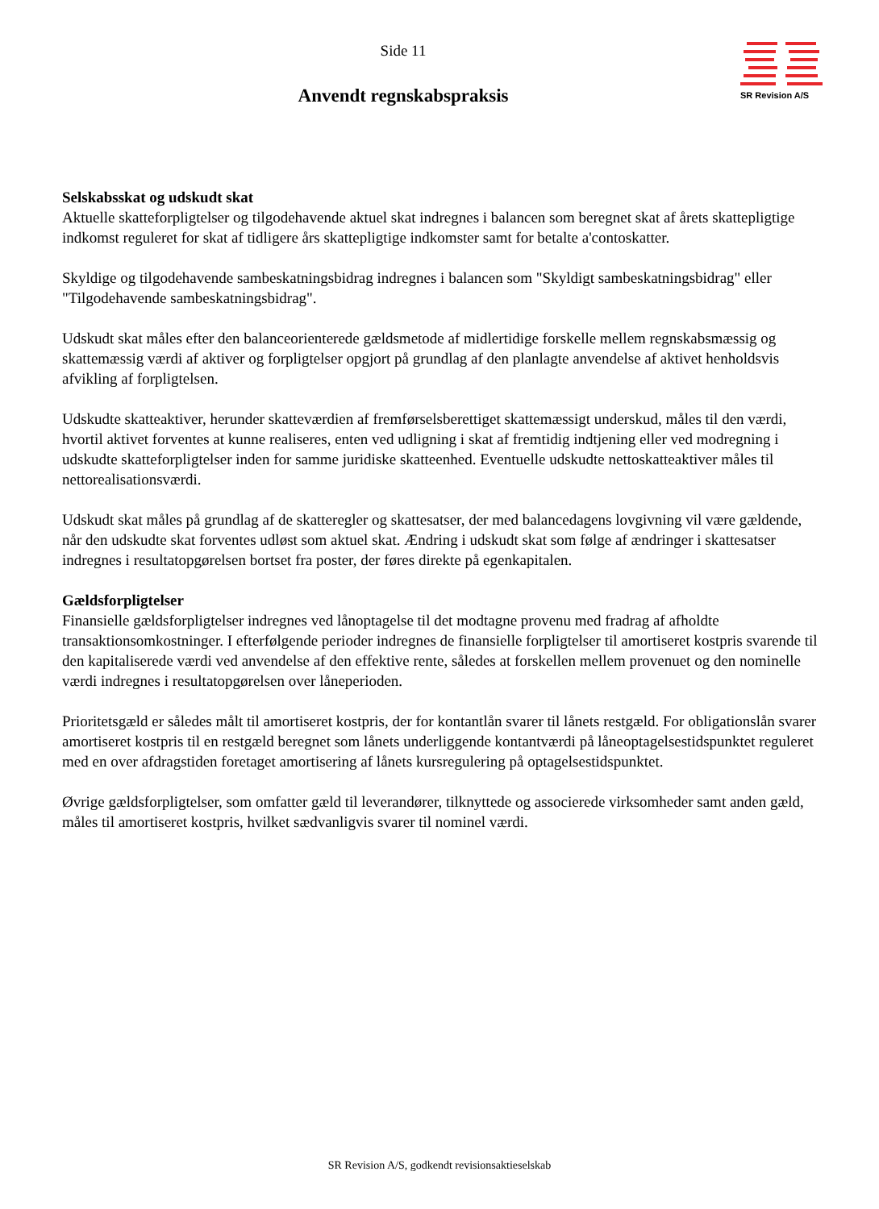SR Revision A/S
Side 11
Anvendt regnskabspraksis
Selskabsskat og udskudt skat
Aktuelle skatteforpligtelser og tilgodehavende aktuel skat indregnes i balancen som beregnet skat af årets skattepligtige indkomst reguleret for skat af tidligere års skattepligtige indkomster samt for betalte a'contoskatter.
Skyldige og tilgodehavende sambeskatningsbidrag indregnes i balancen som "Skyldigt sambeskatningsbidrag" eller "Tilgodehavende sambeskatningsbidrag".
Udskudt skat måles efter den balanceorienterede gældsmetode af midlertidige forskelle mellem regnskabsmæssig og skattemæssig værdi af aktiver og forpligtelser opgjort på grundlag af den planlagte anvendelse af aktivet henholdsvis afvikling af forpligtelsen.
Udskudte skatteaktiver, herunder skatteværdien af fremførselsberettiget skattemæssigt underskud, måles til den værdi, hvortil aktivet forventes at kunne realiseres, enten ved udligning i skat af fremtidig indtjening eller ved modregning i udskudte skatteforpligtelser inden for samme juridiske skatteenhed. Eventuelle udskudte nettoskatteaktiver måles til nettorealisationsværdi.
Udskudt skat måles på grundlag af de skatteregler og skattesatser, der med balancedagens lovgivning vil være gældende, når den udskudte skat forventes udløst som aktuel skat. Ændring i udskudt skat som følge af ændringer i skattesatser indregnes i resultatopgørelsen bortset fra poster, der føres direkte på egenkapitalen.
Gældsforpligtelser
Finansielle gældsforpligtelser indregnes ved lånoptagelse til det modtagne provenu med fradrag af afholdte transaktionsomkostninger. I efterfølgende perioder indregnes de finansielle forpligtelser til amortiseret kostpris svarende til den kapitaliserede værdi ved anvendelse af den effektive rente, således at forskellen mellem provenuet og den nominelle værdi indregnes i resultatopgørelsen over låneperioden.
Prioritetsgæld er således målt til amortiseret kostpris, der for kontantlån svarer til lånets restgæld. For obligationslån svarer amortiseret kostpris til en restgæld beregnet som lånets underliggende kontantværdi på låneoptagelsestidspunktet reguleret med en over afdragstiden foretaget amortisering af lånets kursregulering på optagelsestidspunktet.
Øvrige gældsforpligtelser, som omfatter gæld til leverandører, tilknyttede og associerede virksomheder samt anden gæld, måles til amortiseret kostpris, hvilket sædvanligvis svarer til nominel værdi.
SR Revision A/S, godkendt revisionsaktieselskab